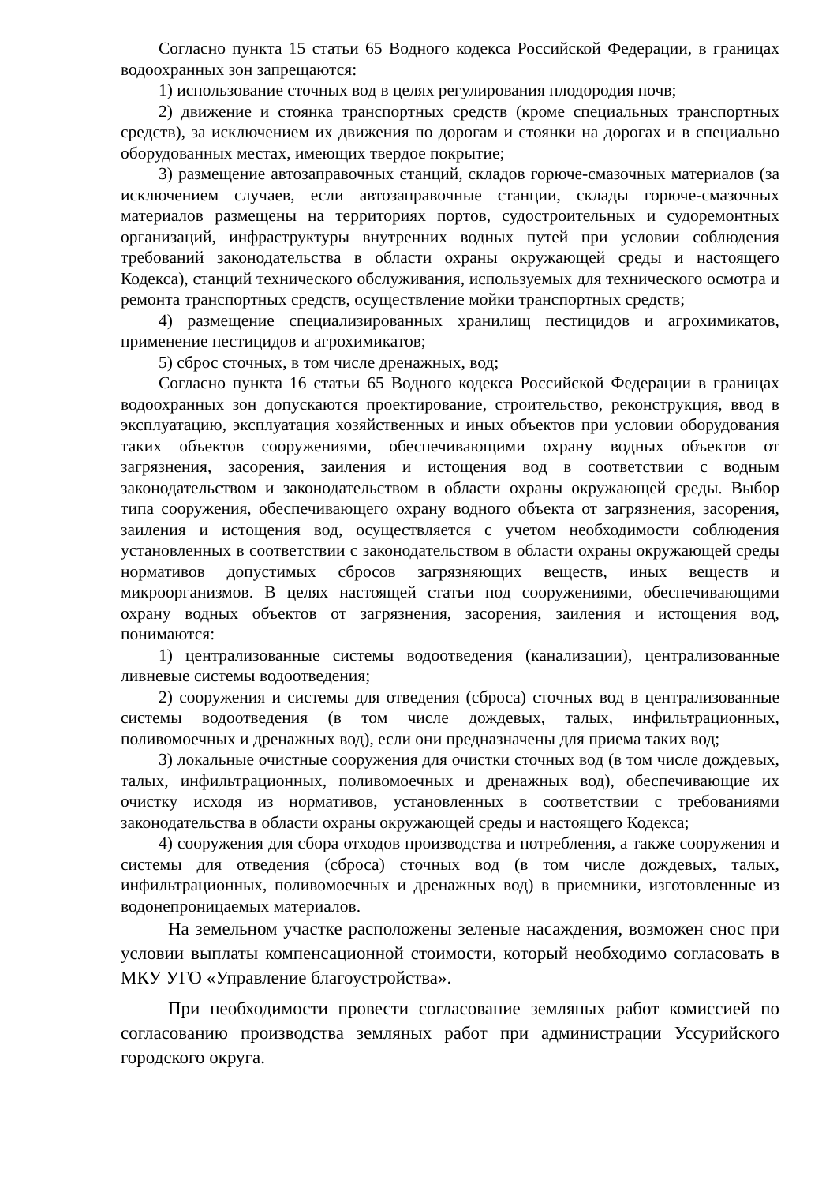Согласно пункта 15 статьи 65 Водного кодекса Российской Федерации, в границах водоохранных зон запрещаются:
1) использование сточных вод в целях регулирования плодородия почв;
2) движение и стоянка транспортных средств (кроме специальных транспортных средств), за исключением их движения по дорогам и стоянки на дорогах и в специально оборудованных местах, имеющих твердое покрытие;
3) размещение автозаправочных станций, складов горюче-смазочных материалов (за исключением случаев, если автозаправочные станции, склады горюче-смазочных материалов размещены на территориях портов, судостроительных и судоремонтных организаций, инфраструктуры внутренних водных путей при условии соблюдения требований законодательства в области охраны окружающей среды и настоящего Кодекса), станций технического обслуживания, используемых для технического осмотра и ремонта транспортных средств, осуществление мойки транспортных средств;
4) размещение специализированных хранилищ пестицидов и агрохимикатов, применение пестицидов и агрохимикатов;
5) сброс сточных, в том числе дренажных, вод;
Согласно пункта 16 статьи 65 Водного кодекса Российской Федерации в границах водоохранных зон допускаются проектирование, строительство, реконструкция, ввод в эксплуатацию, эксплуатация хозяйственных и иных объектов при условии оборудования таких объектов сооружениями, обеспечивающими охрану водных объектов от загрязнения, засорения, заиления и истощения вод в соответствии с водным законодательством и законодательством в области охраны окружающей среды. Выбор типа сооружения, обеспечивающего охрану водного объекта от загрязнения, засорения, заиления и истощения вод, осуществляется с учетом необходимости соблюдения установленных в соответствии с законодательством в области охраны окружающей среды нормативов допустимых сбросов загрязняющих веществ, иных веществ и микроорганизмов. В целях настоящей статьи под сооружениями, обеспечивающими охрану водных объектов от загрязнения, засорения, заиления и истощения вод, понимаются:
1) централизованные системы водоотведения (канализации), централизованные ливневые системы водоотведения;
2) сооружения и системы для отведения (сброса) сточных вод в централизованные системы водоотведения (в том числе дождевых, талых, инфильтрационных, поливомоечных и дренажных вод), если они предназначены для приема таких вод;
3) локальные очистные сооружения для очистки сточных вод (в том числе дождевых, талых, инфильтрационных, поливомоечных и дренажных вод), обеспечивающие их очистку исходя из нормативов, установленных в соответствии с требованиями законодательства в области охраны окружающей среды и настоящего Кодекса;
4) сооружения для сбора отходов производства и потребления, а также сооружения и системы для отведения (сброса) сточных вод (в том числе дождевых, талых, инфильтрационных, поливомоечных и дренажных вод) в приемники, изготовленные из водонепроницаемых материалов.
На земельном участке расположены зеленые насаждения, возможен снос при условии выплаты компенсационной стоимости, который необходимо согласовать в МКУ УГО «Управление благоустройства».
При необходимости провести согласование земляных работ комиссией по согласованию производства земляных работ при администрации Уссурийского городского округа.